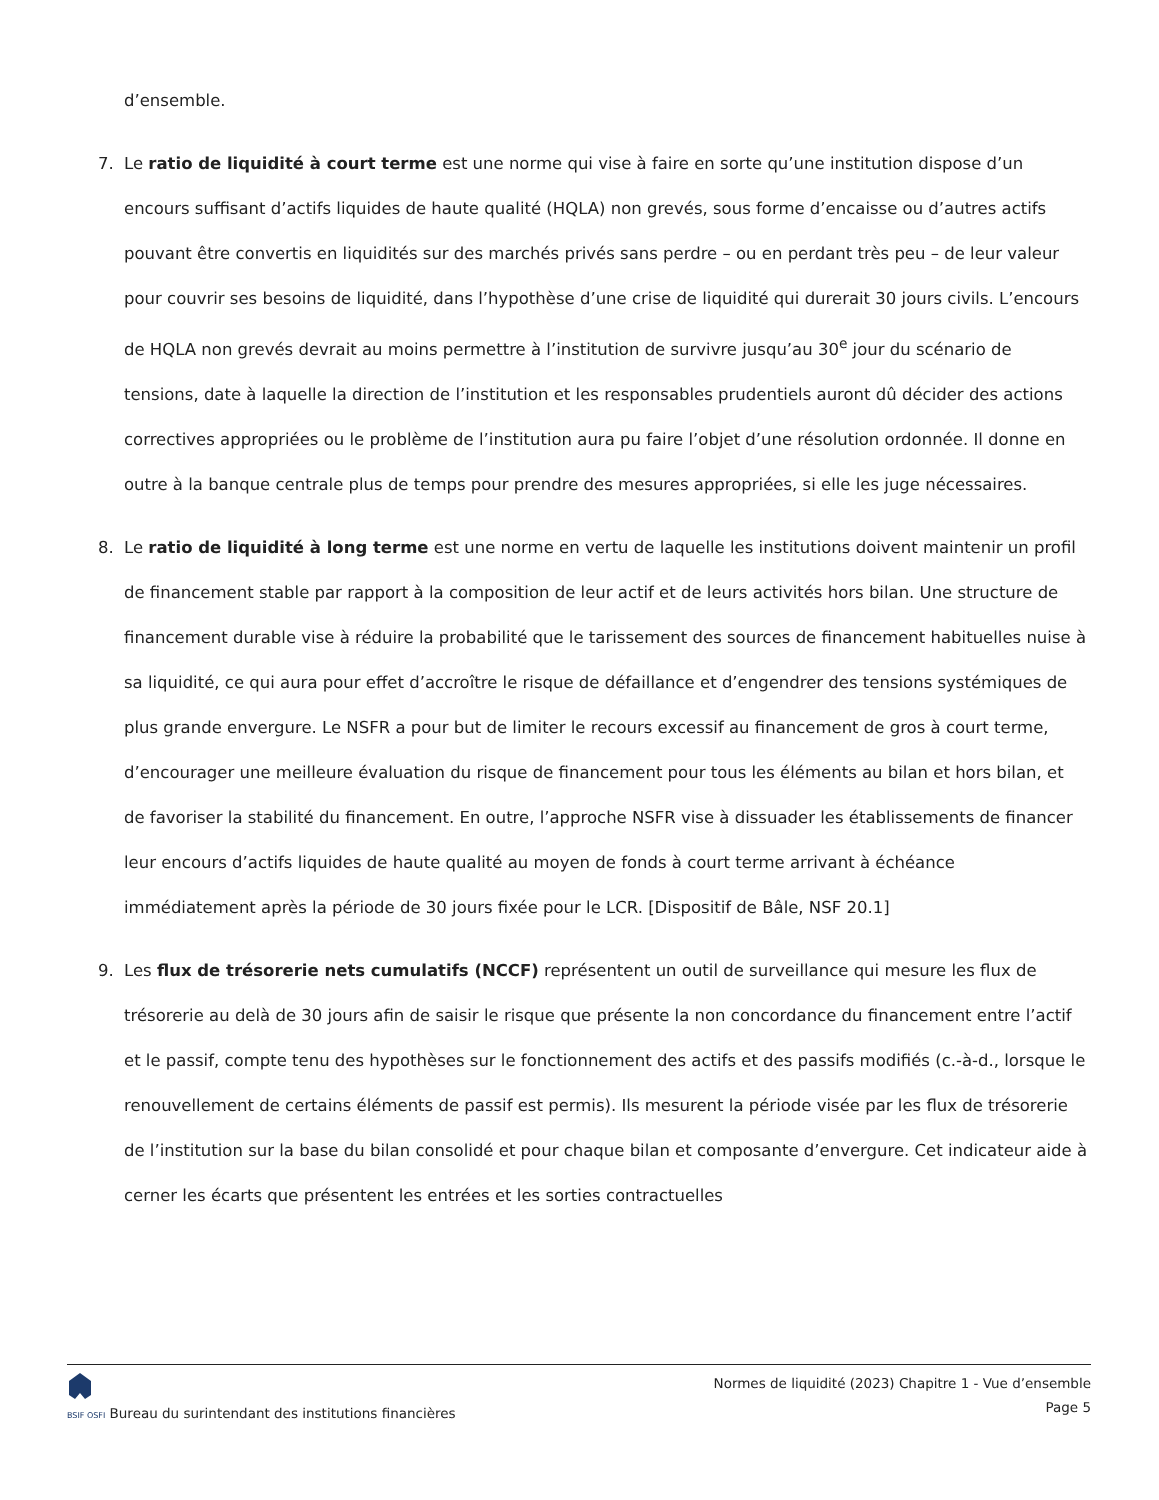d’ensemble.
7. Le ratio de liquidité à court terme est une norme qui vise à faire en sorte qu’une institution dispose d’un encours suffisant d’actifs liquides de haute qualité (HQLA) non grevés, sous forme d’encaisse ou d’autres actifs pouvant être convertis en liquidités sur des marchés privés sans perdre – ou en perdant très peu – de leur valeur pour couvrir ses besoins de liquidité, dans l’hypothèse d’une crise de liquidité qui durerait 30 jours civils. L’encours de HQLA non grevés devrait au moins permettre à l’institution de survivre jusqu’au 30<sup>e</sup> jour du scénario de tensions, date à laquelle la direction de l’institution et les responsables prudentiels auront dû décider des actions correctives appropriées ou le problème de l’institution aura pu faire l’objet d’une résolution ordonnée. Il donne en outre à la banque centrale plus de temps pour prendre des mesures appropriées, si elle les juge nécessaires.
8. Le ratio de liquidité à long terme est une norme en vertu de laquelle les institutions doivent maintenir un profil de financement stable par rapport à la composition de leur actif et de leurs activités hors bilan. Une structure de financement durable vise à réduire la probabilité que le tarissement des sources de financement habituelles nuise à sa liquidité, ce qui aura pour effet d’accroître le risque de défaillance et d’engendrer des tensions systémiques de plus grande envergure. Le NSFR a pour but de limiter le recours excessif au financement de gros à court terme, d’encourager une meilleure évaluation du risque de financement pour tous les éléments au bilan et hors bilan, et de favoriser la stabilité du financement. En outre, l’approche NSFR vise à dissuader les établissements de financer leur encours d’actifs liquides de haute qualité au moyen de fonds à court terme arrivant à échéance immédiatement après la période de 30 jours fixée pour le LCR. [Dispositif de Bâle, NSF 20.1]
9. Les flux de trésorerie nets cumulatifs (NCCF) représentent un outil de surveillance qui mesure les flux de trésorerie au delà de 30 jours afin de saisir le risque que présente la non concordance du financement entre l’actif et le passif, compte tenu des hypothèses sur le fonctionnement des actifs et des passifs modifiés (c.-à-d., lorsque le renouvellement de certains éléments de passif est permis). Ils mesurent la période visée par les flux de trésorerie de l’institution sur la base du bilan consolidé et pour chaque bilan et composante d’envergure. Cet indicateur aide à cerner les écarts que présentent les entrées et les sorties contractuelles
BSIF OSFI Bureau du surintendant des institutions financières
Normes de liquidité (2023) Chapitre 1 - Vue d’ensemble
Page 5